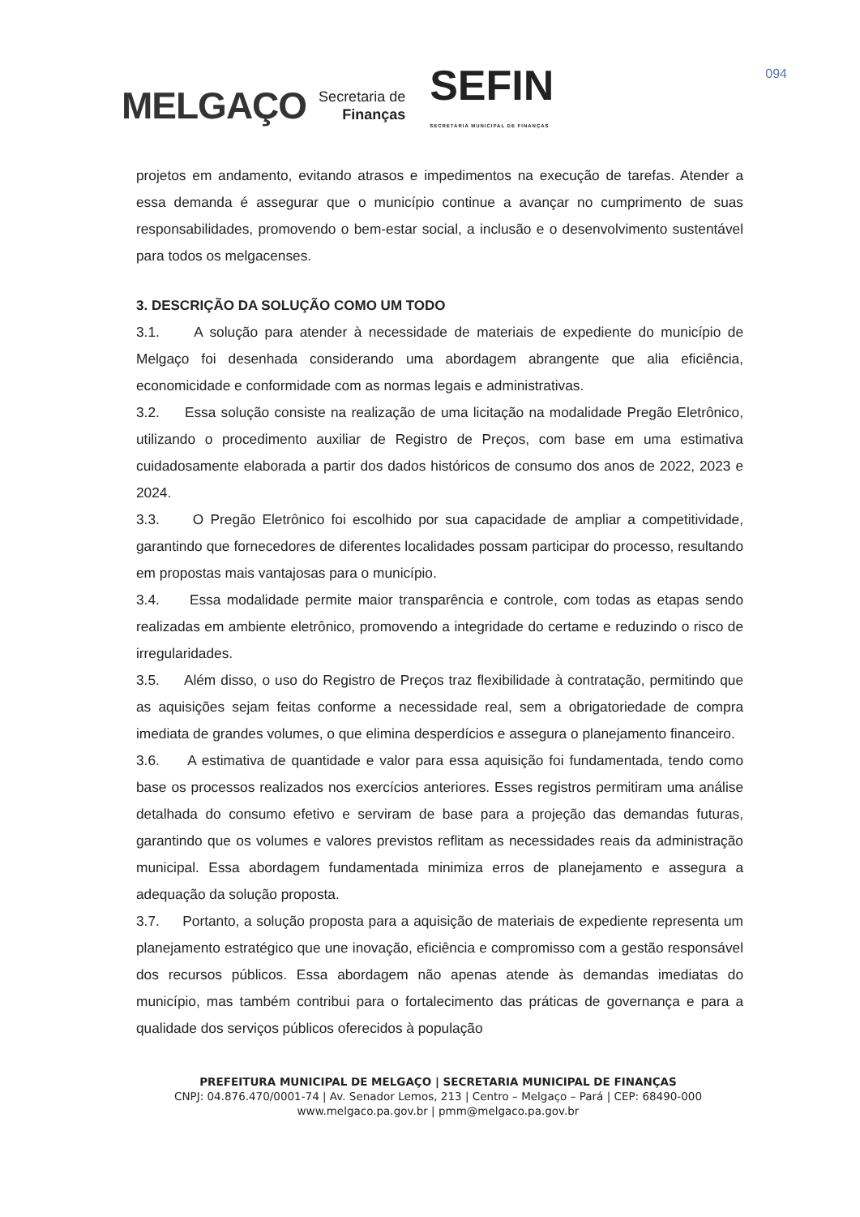MELGAÇO
Secretaria de
Finanças
SEFIN
SECRETARIA MUNICIPAL DE FINANÇAS
094
projetos em andamento, evitando atrasos e impedimentos na execução de tarefas. Atender a essa demanda é assegurar que o município continue a avançar no cumprimento de suas responsabilidades, promovendo o bem-estar social, a inclusão e o desenvolvimento sustentável para todos os melgacenses.
3. DESCRIÇÃO DA SOLUÇÃO COMO UM TODO
3.1. A solução para atender à necessidade de materiais de expediente do município de Melgaço foi desenhada considerando uma abordagem abrangente que alia eficiência, economicidade e conformidade com as normas legais e administrativas.
3.2. Essa solução consiste na realização de uma licitação na modalidade Pregão Eletrônico, utilizando o procedimento auxiliar de Registro de Preços, com base em uma estimativa cuidadosamente elaborada a partir dos dados históricos de consumo dos anos de 2022, 2023 e 2024.
3.3. O Pregão Eletrônico foi escolhido por sua capacidade de ampliar a competitividade, garantindo que fornecedores de diferentes localidades possam participar do processo, resultando em propostas mais vantajosas para o município.
3.4. Essa modalidade permite maior transparência e controle, com todas as etapas sendo realizadas em ambiente eletrônico, promovendo a integridade do certame e reduzindo o risco de irregularidades.
3.5. Além disso, o uso do Registro de Preços traz flexibilidade à contratação, permitindo que as aquisições sejam feitas conforme a necessidade real, sem a obrigatoriedade de compra imediata de grandes volumes, o que elimina desperdícios e assegura o planejamento financeiro.
3.6. A estimativa de quantidade e valor para essa aquisição foi fundamentada, tendo como base os processos realizados nos exercícios anteriores. Esses registros permitiram uma análise detalhada do consumo efetivo e serviram de base para a projeção das demandas futuras, garantindo que os volumes e valores previstos reflitam as necessidades reais da administração municipal. Essa abordagem fundamentada minimiza erros de planejamento e assegura a adequação da solução proposta.
3.7. Portanto, a solução proposta para a aquisição de materiais de expediente representa um planejamento estratégico que une inovação, eficiência e compromisso com a gestão responsável dos recursos públicos. Essa abordagem não apenas atende às demandas imediatas do município, mas também contribui para o fortalecimento das práticas de governança e para a qualidade dos serviços públicos oferecidos à população
PREFEITURA MUNICIPAL DE MELGAÇO | SECRETARIA MUNICIPAL DE FINANÇAS
CNPJ: 04.876.470/0001-74 | Av. Senador Lemos, 213 | Centro – Melgaço – Pará | CEP: 68490-000
www.melgaco.pa.gov.br | pmm@melgaco.pa.gov.br